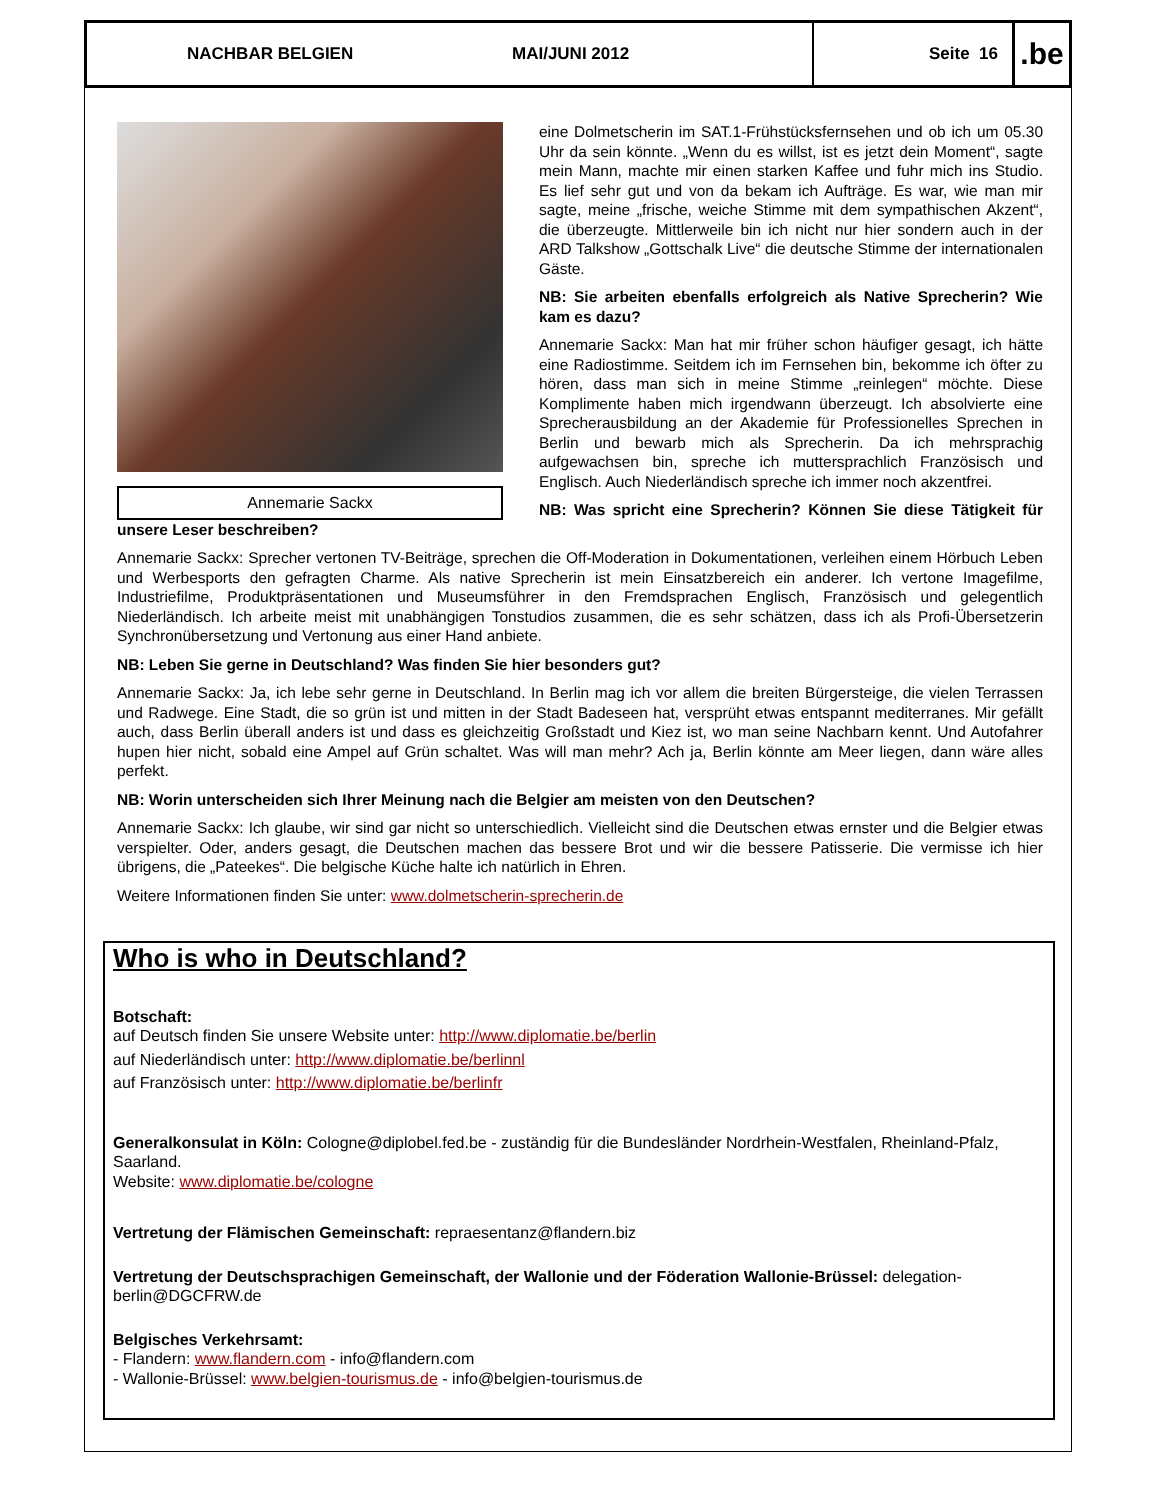NACHBAR BELGIEN MAI/JUNI 2012 Seite 16
.be
Annemarie Sackx
eine Dolmetscherin im SAT.1-Frühstücksfernsehen und ob ich um 05.30 Uhr da sein könnte. „Wenn du es willst, ist es jetzt dein Moment“, sagte mein Mann, machte mir einen starken Kaffee und fuhr mich ins Studio. Es lief sehr gut und von da bekam ich Aufträge. Es war, wie man mir sagte, meine „frische, weiche Stimme mit dem sympathischen Akzent“, die überzeugte. Mittlerweile bin ich nicht nur hier sondern auch in der ARD Talkshow „Gottschalk Live“ die deutsche Stimme der internationalen Gäste.
NB: Sie arbeiten ebenfalls erfolgreich als Native Sprecherin? Wie kam es dazu?
Annemarie Sackx: Man hat mir früher schon häufiger gesagt, ich hätte eine Radiostimme. Seitdem ich im Fernsehen bin, bekomme ich öfter zu hören, dass man sich in meine Stimme „reinlegen“ möchte. Diese Komplimente haben mich irgendwann überzeugt. Ich absolvierte eine Sprecherausbildung an der Akademie für Professionelles Sprechen in Berlin und bewarb mich als Sprecherin. Da ich mehrsprachig aufgewachsen bin, spreche ich muttersprachlich Französisch und Englisch. Auch Niederländisch spreche ich immer noch akzentfrei.
NB: Was spricht eine Sprecherin? Können Sie diese Tätigkeit für unsere Leser beschreiben?
Annemarie Sackx: Sprecher vertonen TV-Beiträge, sprechen die Off-Moderation in Dokumentationen, verleihen einem Hörbuch Leben und Werbesports den gefragten Charme. Als native Sprecherin ist mein Einsatzbereich ein anderer. Ich vertone Imagefilme, Industriefilme, Produktpräsentationen und Museumsführer in den Fremdsprachen Englisch, Französisch und gelegentlich Niederländisch. Ich arbeite meist mit unabhängigen Tonstudios zusammen, die es sehr schätzen, dass ich als Profi-Übersetzerin Synchronübersetzung und Vertonung aus einer Hand anbiete.
NB: Leben Sie gerne in Deutschland? Was finden Sie hier besonders gut?
Annemarie Sackx: Ja, ich lebe sehr gerne in Deutschland. In Berlin mag ich vor allem die breiten Bürgersteige, die vielen Terrassen und Radwege. Eine Stadt, die so grün ist und mitten in der Stadt Badeseen hat, versprüht etwas entspannt mediterranes. Mir gefällt auch, dass Berlin überall anders ist und dass es gleichzeitig Großstadt und Kiez ist, wo man seine Nachbarn kennt. Und Autofahrer hupen hier nicht, sobald eine Ampel auf Grün schaltet. Was will man mehr? Ach ja, Berlin könnte am Meer liegen, dann wäre alles perfekt.
NB: Worin unterscheiden sich Ihrer Meinung nach die Belgier am meisten von den Deutschen?
Annemarie Sackx: Ich glaube, wir sind gar nicht so unterschiedlich. Vielleicht sind die Deutschen etwas ernster und die Belgier etwas verspielter. Oder, anders gesagt, die Deutschen machen das bessere Brot und wir die bessere Patisserie. Die vermisse ich hier übrigens, die „Pateekes“. Die belgische Küche halte ich natürlich in Ehren.
Weitere Informationen finden Sie unter: www.dolmetscherin-sprecherin.de
Who is who in Deutschland?
Botschaft:
auf Deutsch finden Sie unsere Website unter: http://www.diplomatie.be/berlin
auf Niederländisch unter: http://www.diplomatie.be/berlinnl
auf Französisch unter: http://www.diplomatie.be/berlinfr
Generalkonsulat in Köln: Cologne@diplobel.fed.be - zuständig für die Bundesländer Nordrhein-Westfalen, Rheinland-Pfalz, Saarland.
Website: www.diplomatie.be/cologne
Vertretung der Flämischen Gemeinschaft: repraesentanz@flandern.biz
Vertretung der Deutschsprachigen Gemeinschaft, der Wallonie und der Föderation Wallonie-Brüssel: delegation-berlin@DGCFRW.de
Belgisches Verkehrsamt:
- Flandern: www.flandern.com - info@flandern.com
- Wallonie-Brüssel: www.belgien-tourismus.de - info@belgien-tourismus.de